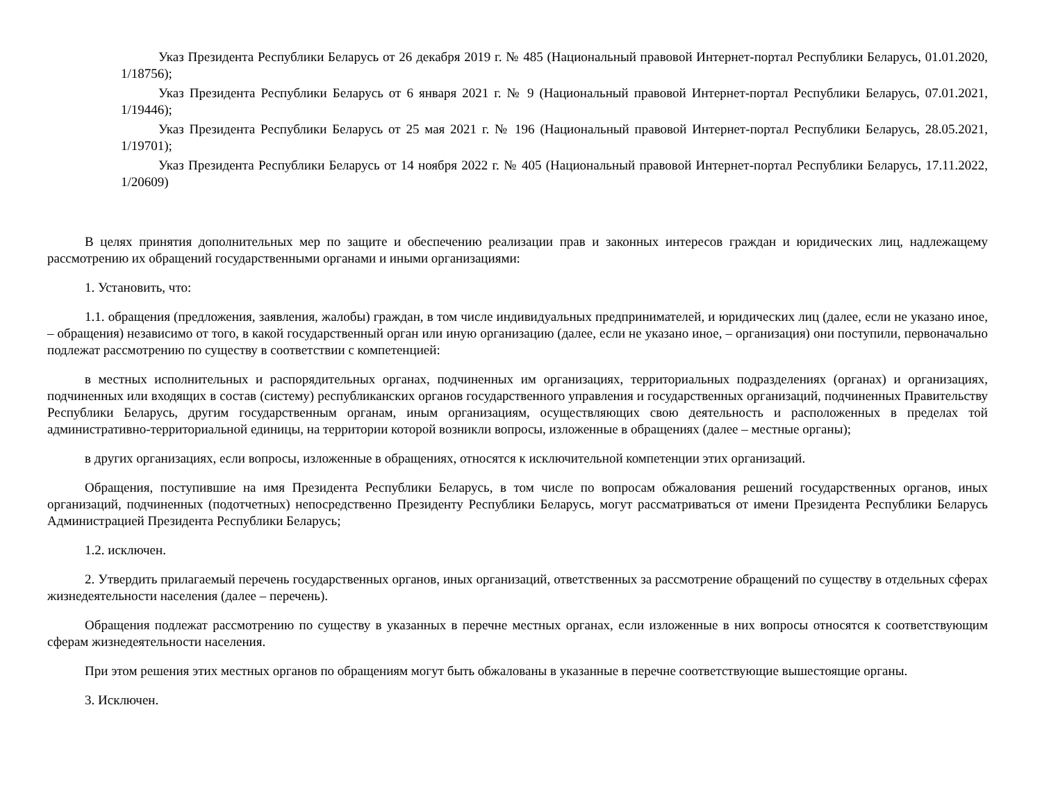Указ Президента Республики Беларусь от 26 декабря 2019 г. № 485 (Национальный правовой Интернет-портал Республики Беларусь, 01.01.2020, 1/18756);
Указ Президента Республики Беларусь от 6 января 2021 г. № 9 (Национальный правовой Интернет-портал Республики Беларусь, 07.01.2021, 1/19446);
Указ Президента Республики Беларусь от 25 мая 2021 г. № 196 (Национальный правовой Интернет-портал Республики Беларусь, 28.05.2021, 1/19701);
Указ Президента Республики Беларусь от 14 ноября 2022 г. № 405 (Национальный правовой Интернет-портал Республики Беларусь, 17.11.2022, 1/20609)
В целях принятия дополнительных мер по защите и обеспечению реализации прав и законных интересов граждан и юридических лиц, надлежащему рассмотрению их обращений государственными органами и иными организациями:
1. Установить, что:
1.1. обращения (предложения, заявления, жалобы) граждан, в том числе индивидуальных предпринимателей, и юридических лиц (далее, если не указано иное, – обращения) независимо от того, в какой государственный орган или иную организацию (далее, если не указано иное, – организация) они поступили, первоначально подлежат рассмотрению по существу в соответствии с компетенцией:
в местных исполнительных и распорядительных органах, подчиненных им организациях, территориальных подразделениях (органах) и организациях, подчиненных или входящих в состав (систему) республиканских органов государственного управления и государственных организаций, подчиненных Правительству Республики Беларусь, другим государственным органам, иным организациям, осуществляющих свою деятельность и расположенных в пределах той административно-территориальной единицы, на территории которой возникли вопросы, изложенные в обращениях (далее – местные органы);
в других организациях, если вопросы, изложенные в обращениях, относятся к исключительной компетенции этих организаций.
Обращения, поступившие на имя Президента Республики Беларусь, в том числе по вопросам обжалования решений государственных органов, иных организаций, подчиненных (подотчетных) непосредственно Президенту Республики Беларусь, могут рассматриваться от имени Президента Республики Беларусь Администрацией Президента Республики Беларусь;
1.2. исключен.
2. Утвердить прилагаемый перечень государственных органов, иных организаций, ответственных за рассмотрение обращений по существу в отдельных сферах жизнедеятельности населения (далее – перечень).
Обращения подлежат рассмотрению по существу в указанных в перечне местных органах, если изложенные в них вопросы относятся к соответствующим сферам жизнедеятельности населения.
При этом решения этих местных органов по обращениям могут быть обжалованы в указанные в перечне соответствующие вышестоящие органы.
3. Исключен.